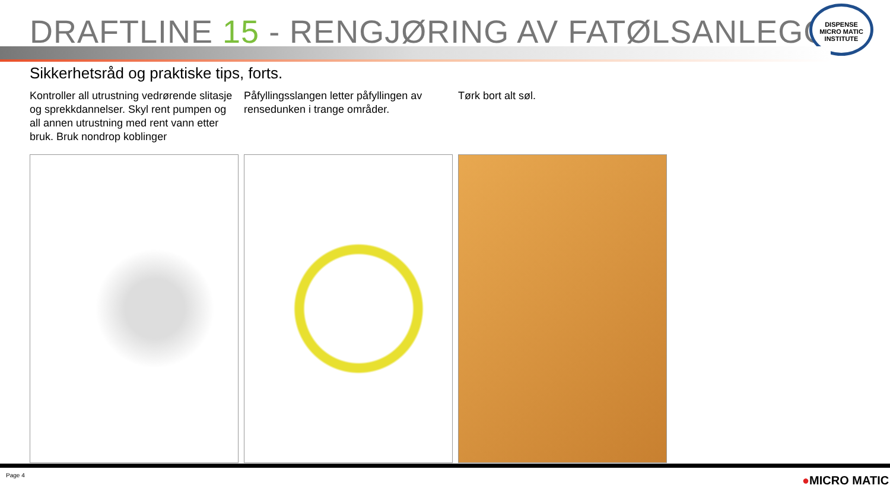DRAFTLINE 15 - RENGJØRING AV FATØLSANLEGG
DISPENSE
MICRO MATIC
INSTITUTE
Sikkerhetsråd og praktiske tips, forts.
Kontroller all utrustning vedrørende slitasje og sprekkdannelser. Skyl rent pumpen og all annen utrustning med rent vann etter bruk. Bruk nondrop koblinger
Påfyllingsslangen letter påfyllingen av rensedunken i trange områder.
Tørk bort alt søl.
Page 4 ●MICRO MATIC